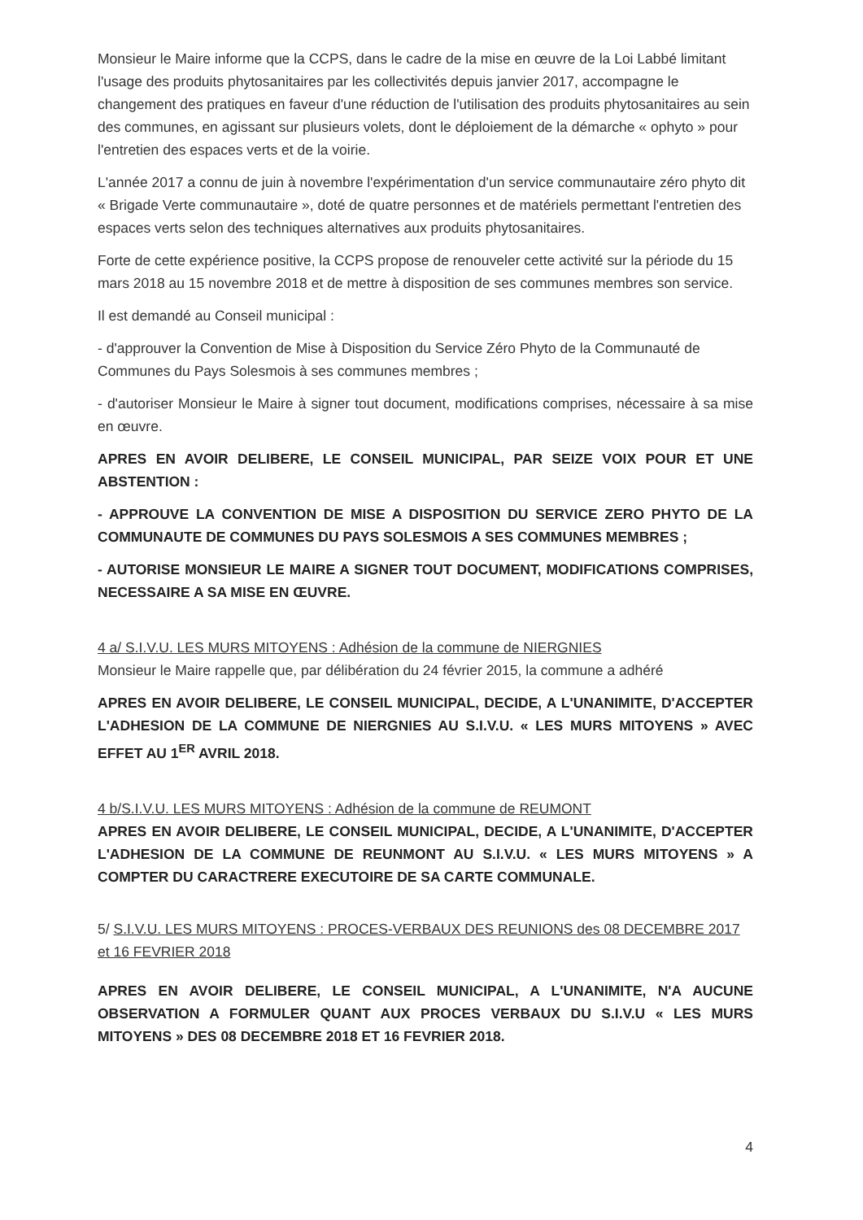Monsieur le Maire informe que la CCPS, dans le cadre de la mise en œuvre de la Loi Labbé limitant l'usage des produits phytosanitaires par les collectivités depuis janvier 2017, accompagne le changement des pratiques en faveur d'une réduction de l'utilisation des produits phytosanitaires au sein des communes, en agissant sur plusieurs volets, dont le déploiement de la démarche « ophyto » pour l'entretien des espaces verts et de la voirie.
L'année 2017 a connu de juin à novembre l'expérimentation d'un service communautaire zéro phyto dit « Brigade Verte communautaire », doté de quatre personnes et de matériels permettant l'entretien des espaces verts selon des techniques alternatives aux produits phytosanitaires.
Forte de cette expérience positive, la CCPS propose de renouveler cette activité sur la période du 15 mars 2018 au 15 novembre 2018 et de mettre à disposition de ses communes membres son service.
Il est demandé au Conseil municipal :
- d'approuver la Convention de Mise à Disposition du Service Zéro Phyto de la Communauté de Communes du Pays Solesmois à ses communes membres ;
- d'autoriser Monsieur le Maire à signer tout document, modifications comprises, nécessaire à sa mise en œuvre.
APRES EN AVOIR DELIBERE, LE CONSEIL MUNICIPAL, PAR SEIZE VOIX POUR ET UNE ABSTENTION :
- APPROUVE LA CONVENTION DE MISE A DISPOSITION DU SERVICE ZERO PHYTO DE LA COMMUNAUTE DE COMMUNES DU PAYS SOLESMOIS A SES COMMUNES MEMBRES ;
- AUTORISE MONSIEUR LE MAIRE A SIGNER TOUT DOCUMENT, MODIFICATIONS COMPRISES, NECESSAIRE A SA MISE EN ŒUVRE.
4 a/ S.I.V.U. LES MURS MITOYENS : Adhésion de la commune de NIERGNIES
Monsieur le Maire rappelle que, par délibération du 24 février 2015, la commune a adhéré
APRES EN AVOIR DELIBERE, LE CONSEIL MUNICIPAL, DECIDE, A L'UNANIMITE, D'ACCEPTER L'ADHESION DE LA COMMUNE DE NIERGNIES AU S.I.V.U. « LES MURS MITOYENS » AVEC EFFET AU 1<sup>ER</sup> AVRIL 2018.
4 b/S.I.V.U. LES MURS MITOYENS : Adhésion de la commune de REUMONT
APRES EN AVOIR DELIBERE, LE CONSEIL MUNICIPAL, DECIDE, A L'UNANIMITE, D'ACCEPTER L'ADHESION DE LA COMMUNE DE REUNMONT AU S.I.V.U. « LES MURS MITOYENS » A COMPTER DU CARACTRERE EXECUTOIRE DE SA CARTE COMMUNALE.
5/ S.I.V.U. LES MURS MITOYENS : PROCES-VERBAUX DES REUNIONS des 08 DECEMBRE 2017 et 16 FEVRIER 2018
APRES EN AVOIR DELIBERE, LE CONSEIL MUNICIPAL, A L'UNANIMITE, N'A AUCUNE OBSERVATION A FORMULER QUANT AUX PROCES VERBAUX DU S.I.V.U « LES MURS MITOYENS » DES 08 DECEMBRE 2018 ET 16 FEVRIER 2018.
4